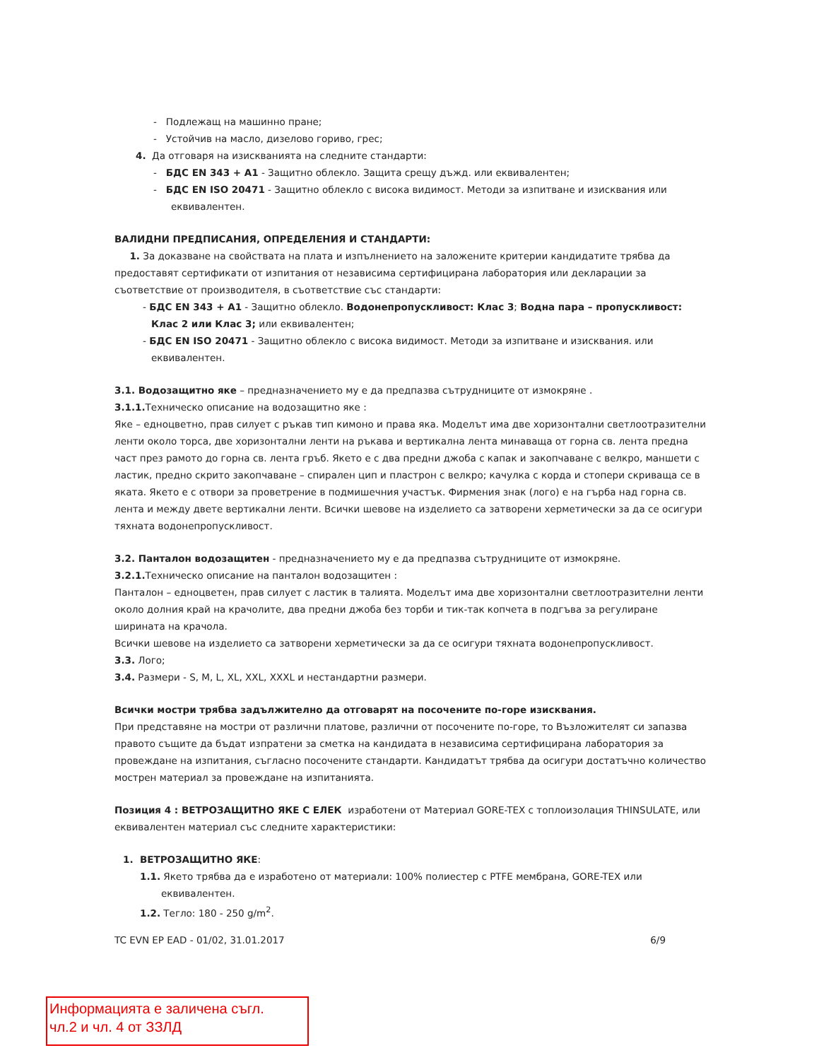- Подлежащ на машинно пране;
- Устойчив на масло, дизелово гориво, грес;
4. Да отговаря на изискванията на следните стандарти:
- БДС EN 343 + A1 - Защитно облекло. Защита срещу дъжд. или еквивалентен;
- БДС EN ISO 20471 - Защитно облекло с висока видимост. Методи за изпитване и изисквания или еквивалентен.
ВАЛИДНИ ПРЕДПИСАНИЯ, ОПРЕДЕЛЕНИЯ И СТАНДАРТИ:
1. За доказване на свойствата на плата и изпълнението на заложените критерии кандидатите трябва да предоставят сертификати от изпитания от независима сертифицирана лаборатория или декларации за съответствие от производителя, в съответствие със стандарти:
- БДС EN 343 + A1 - Защитно облекло. Водонепропускливост: Клас 3; Водна пара – пропускливост: Клас 2 или Клас 3; или еквивалентен;
- БДС EN ISO 20471 - Защитно облекло с висока видимост. Методи за изпитване и изисквания. или еквивалентен.
3.1. Водозащитно яке – предназначението му е да предпазва сътрудниците от измокряне .
3.1.1. Техническо описание на водозащитно яке :
Яке – едноцветно, прав силует с ръкав тип кимоно и права яка. Моделът има две хоризонтални светлоотразителни ленти около торса, две хоризонтални ленти на ръкава и вертикална лента минаваща от горна св. лента предна част през рамото до горна св. лента гръб. Якето е с два предни джоба с капак и закопчаване с велкро, маншети с ластик, предно скрито закопчаване – спирален цип и пластрон с велкро; качулка с корда и стопери скриваща се в яката. Якето е с отвори за проветрение в подмишечния участък. Фирмения знак (лого) е на гърба над горна св. лента и между двете вертикални ленти. Всички шевове на изделието са затворени херметически за да се осигури тяхната водонепропускливост.
3.2. Панталон водозащитен - предназначението му е да предпазва сътрудниците от измокряне.
3.2.1. Техническо описание на панталон водозащитен :
Панталон – едноцветен, прав силует с ластик в талията. Моделът има две хоризонтални светлоотразителни ленти около долния край на крачолите, два предни джоба без торби и тик-так копчета в подгъва за регулиране ширината на крачола.
Всички шевове на изделието са затворени херметически за да се осигури тяхната водонепропускливост.
3.3. Лого;
3.4. Размери - S, M, L, XL, XXL, XXXL и нестандартни размери.
Всички мостри трябва задължително да отговарят на посочените по-горе изисквания.
При представяне на мостри от различни платове, различни от посочените по-горе, то Възложителят си запазва правото същите да бъдат изпратени за сметка на кандидата в независима сертифицирана лаборатория за провеждане на изпитания, съгласно посочените стандарти. Кандидатът трябва да осигури достатъчно количество мострен материал за провеждане на изпитанията.
Позиция 4 : ВЕТРОЗАЩИТНО ЯКЕ С ЕЛЕК изработени от Материал GORE-TEX с топлоизолация THINSULATE, или еквивалентен материал със следните характеристики:
1. ВЕТРОЗАЩИТНО ЯКЕ:
1.1. Якето трябва да е изработено от материали: 100% полиестер с PTFE мембрана, GORE-TEX или еквивалентен.
1.2. Тегло: 180 - 250 g/m<sup>2</sup>.
TC EVN EP EAD - 01/02, 31.01.2017 6/9
Информацията е заличена съгл.
чл.2 и чл. 4 от ЗЗЛД